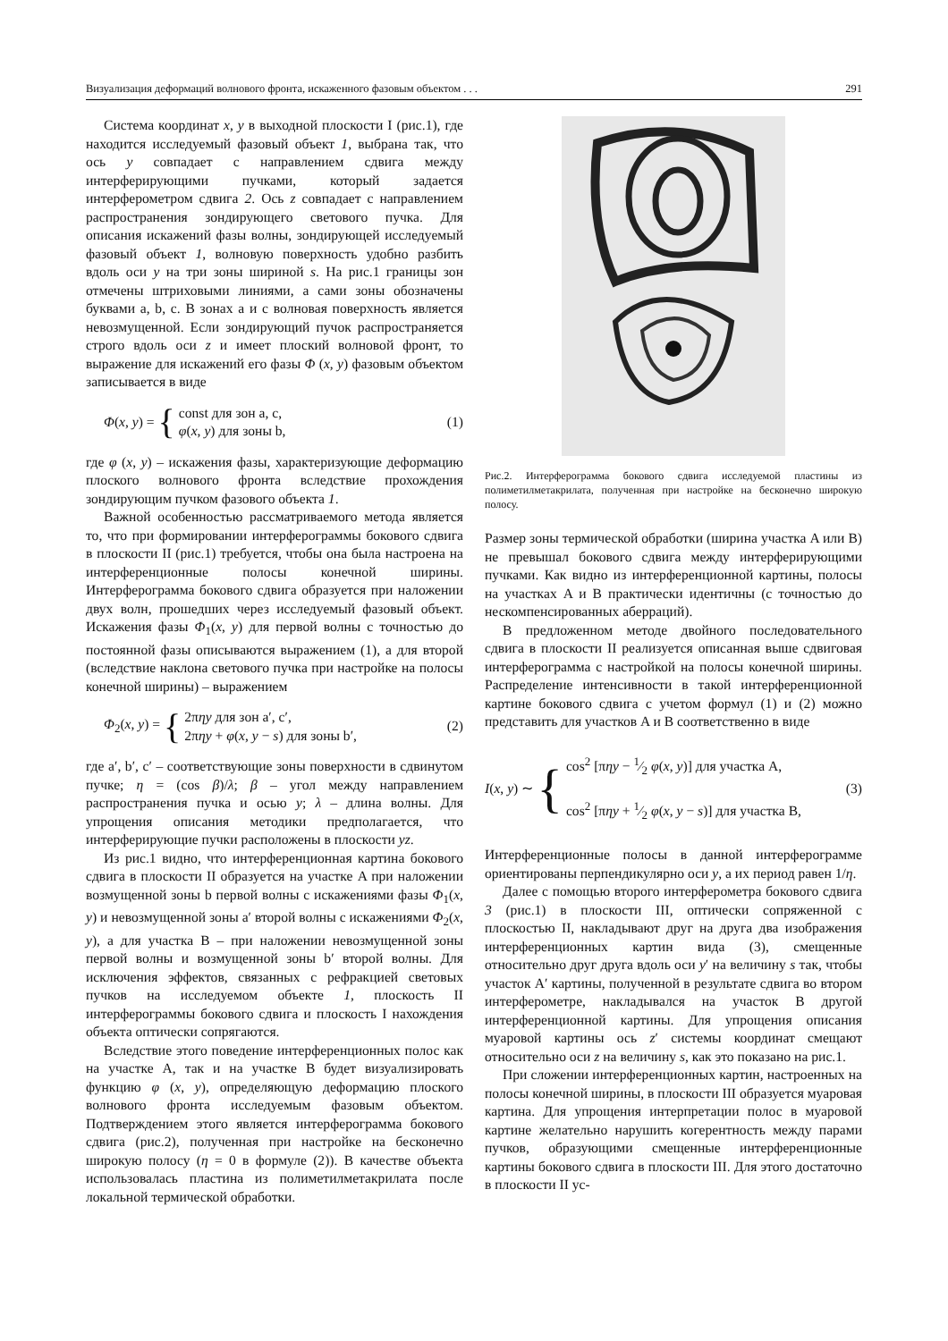Визуализация деформаций волнового фронта, искаженного фазовым объектом . . . 291
Система координат x, y в выходной плоскости I (рис.1), где находится исследуемый фазовый объект 1, выбрана так, что ось y совпадает с направлением сдвига между интерферирующими пучками, который задается интерферометром сдвига 2. Ось z совпадает с направлением распространения зондирующего светового пучка. Для описания искажений фазы волны, зондирующей исследуемый фазовый объект 1, волновую поверхность удобно разбить вдоль оси y на три зоны шириной s. На рис.1 границы зон отмечены штриховыми линиями, а сами зоны обозначены буквами a, b, c. В зонах a и c волновая поверхность является невозмущенной. Если зондирующий пучок распространяется строго вдоль оси z и имеет плоский волновой фронт, то выражение для искажений его фазы Φ (x, y) фазовым объектом записывается в виде
Φ(x, y) = { const для зон a, c,
φ(x, y) для зоны b,
(1)
где φ (x, y) – искажения фазы, характеризующие деформацию плоского волнового фронта вследствие прохождения зондирующим пучком фазового объекта 1.
Важной особенностью рассматриваемого метода является то, что при формировании интерферограммы бокового сдвига в плоскости II (рис.1) требуется, чтобы она была настроена на интерференционные полосы конечной ширины. Интерферограмма бокового сдвига образуется при наложении двух волн, прошедших через исследуемый фазовый объект. Искажения фазы Φ<sub>1</sub>(x, y) для первой волны с точностью до постоянной фазы описываются выражением (1), а для второй (вследствие наклона светового пучка при настройке на полосы конечной ширины) – выражением
Φ<sub>2</sub>(x, y) = { 2πηy для зон a′, c′,
2πηy + φ(x, y − s) для зоны b′,
(2)
где a′, b′, c′ – соответствующие зоны поверхности в сдвинутом пучке; η = (cos β)/λ; β – угол между направлением распространения пучка и осью y; λ – длина волны. Для упрощения описания методики предполагается, что интерферирующие пучки расположены в плоскости yz.
Из рис.1 видно, что интерференционная картина бокового сдвига в плоскости II образуется на участке A при наложении возмущенной зоны b первой волны с искажениями фазы Φ<sub>1</sub>(x, y) и невозмущенной зоны a′ второй волны с искажениями Φ<sub>2</sub>(x, y), а для участка B – при наложении невозмущенной зоны первой волны и возмущенной зоны b′ второй волны. Для исключения эффектов, связанных с рефракцией световых пучков на исследуемом объекте 1, плоскость II интерферограммы бокового сдвига и плоскость I нахождения объекта оптически сопрягаются.
Вследствие этого поведение интерференционных полос как на участке A, так и на участке B будет визуализировать функцию φ (x, y), определяющую деформацию плоского волнового фронта исследуемым фазовым объектом. Подтверждением этого является интерферограмма бокового сдвига (рис.2), полученная при настройке на бесконечно широкую полосу (η = 0 в формуле (2)). В качестве объекта использовалась пластина из полиметилметакрилата после локальной термической обработки.
Рис.2. Интерферограмма бокового сдвига исследуемой пластины из полиметилметакрилата, полученная при настройке на бесконечно широкую полосу.
Размер зоны термической обработки (ширина участка A или B) не превышал бокового сдвига между интерферирующими пучками. Как видно из интерференционной картины, полосы на участках A и B практически идентичны (с точностью до нескомпенсированных аберраций).
В предложенном методе двойного последовательного сдвига в плоскости II реализуется описанная выше сдвиговая интерферограмма с настройкой на полосы конечной ширины. Распределение интенсивности в такой интерференционной картине бокового сдвига с учетом формул (1) и (2) можно представить для участков A и B соответственно в виде
I(x, y) ∼ { cos<sup>2</sup> [πηy − 1⁄2 φ(x, y)] для участка A,
cos<sup>2</sup> [πηy + 1⁄2 φ(x, y − s)] для участка B,
(3)
Интерференционные полосы в данной интерферограмме ориентированы перпендикулярно оси y, а их период равен 1/η.
Далее с помощью второго интерферометра бокового сдвига 3 (рис.1) в плоскости III, оптически сопряженной с плоскостью II, накладывают друг на друга два изображения интерференционных картин вида (3), смещенные относительно друг друга вдоль оси y′ на величину s так, чтобы участок A′ картины, полученной в результате сдвига во втором интерферометре, накладывался на участок B другой интерференционной картины. Для упрощения описания муаровой картины ось z′ системы координат смещают относительно оси z на величину s, как это показано на рис.1.
При сложении интерференционных картин, настроенных на полосы конечной ширины, в плоскости III образуется муаровая картина. Для упрощения интерпретации полос в муаровой картине желательно нарушить когерентность между парами пучков, образующими смещенные интерференционные картины бокового сдвига в плоскости III. Для этого достаточно в плоскости II ус-